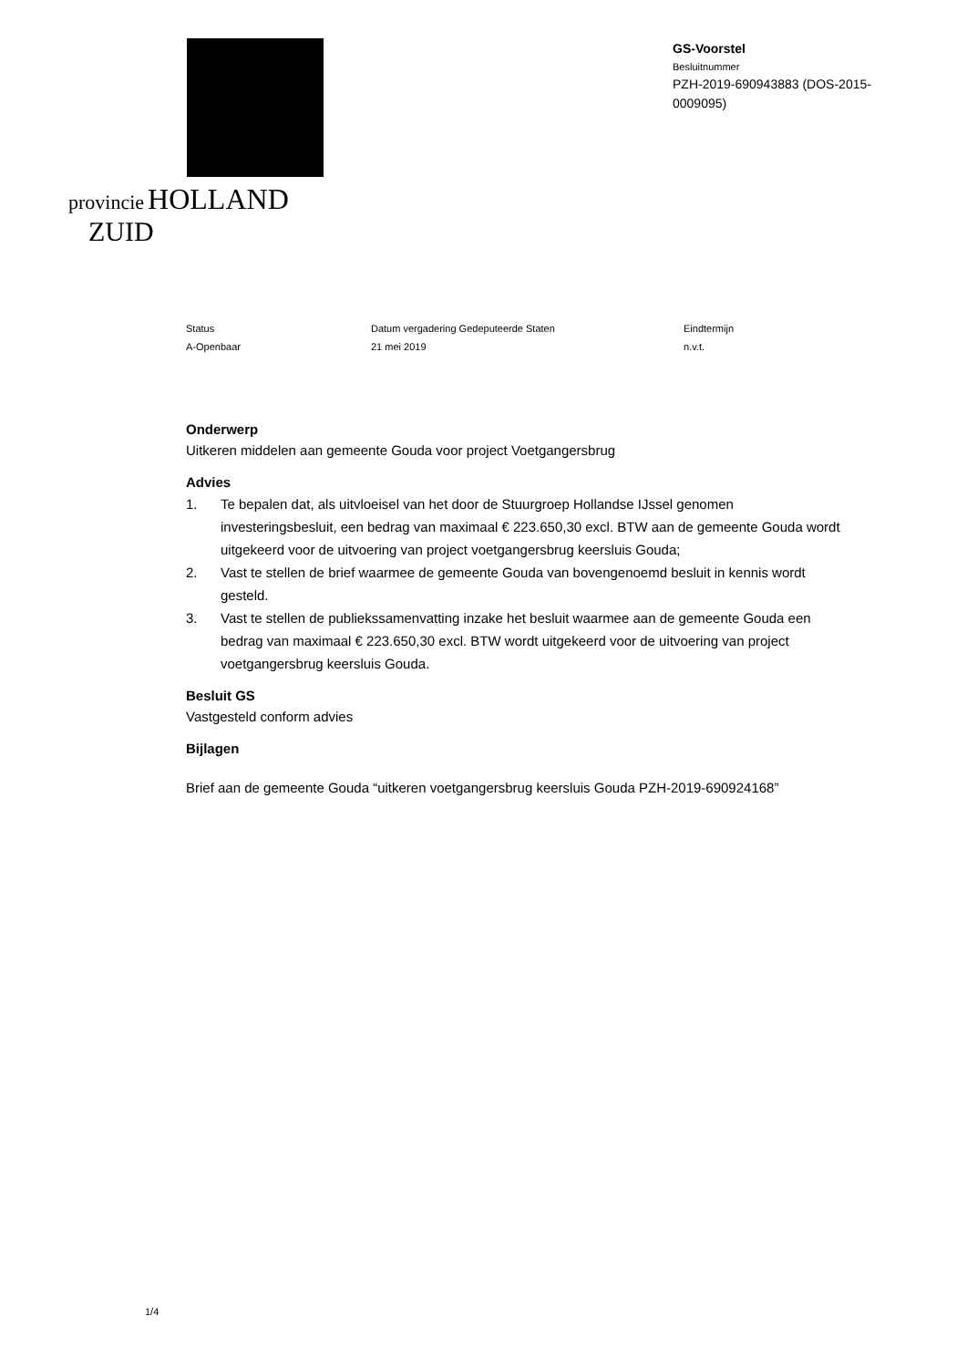provincie HOLLAND
ZUID
GS-Voorstel
Besluitnummer
PZH-2019-690943883 (DOS-2015-0009095)
Status
A-Openbaar
Datum vergadering Gedeputeerde Staten
21 mei 2019
Eindtermijn
n.v.t.
Onderwerp
Uitkeren middelen aan gemeente Gouda voor project Voetgangersbrug
Advies
1. Te bepalen dat, als uitvloeisel van het door de Stuurgroep Hollandse IJssel genomen investeringsbesluit, een bedrag van maximaal € 223.650,30 excl. BTW aan de gemeente Gouda wordt uitgekeerd voor de uitvoering van project voetgangersbrug keersluis Gouda;
2. Vast te stellen de brief waarmee de gemeente Gouda van bovengenoemd besluit in kennis wordt gesteld.
3. Vast te stellen de publiekssamenvatting inzake het besluit waarmee aan de gemeente Gouda een bedrag van maximaal € 223.650,30 excl. BTW wordt uitgekeerd voor de uitvoering van project voetgangersbrug keersluis Gouda.
Besluit GS
Vastgesteld conform advies
Bijlagen
Brief aan de gemeente Gouda “uitkeren voetgangersbrug keersluis Gouda PZH-2019-690924168”
1/4